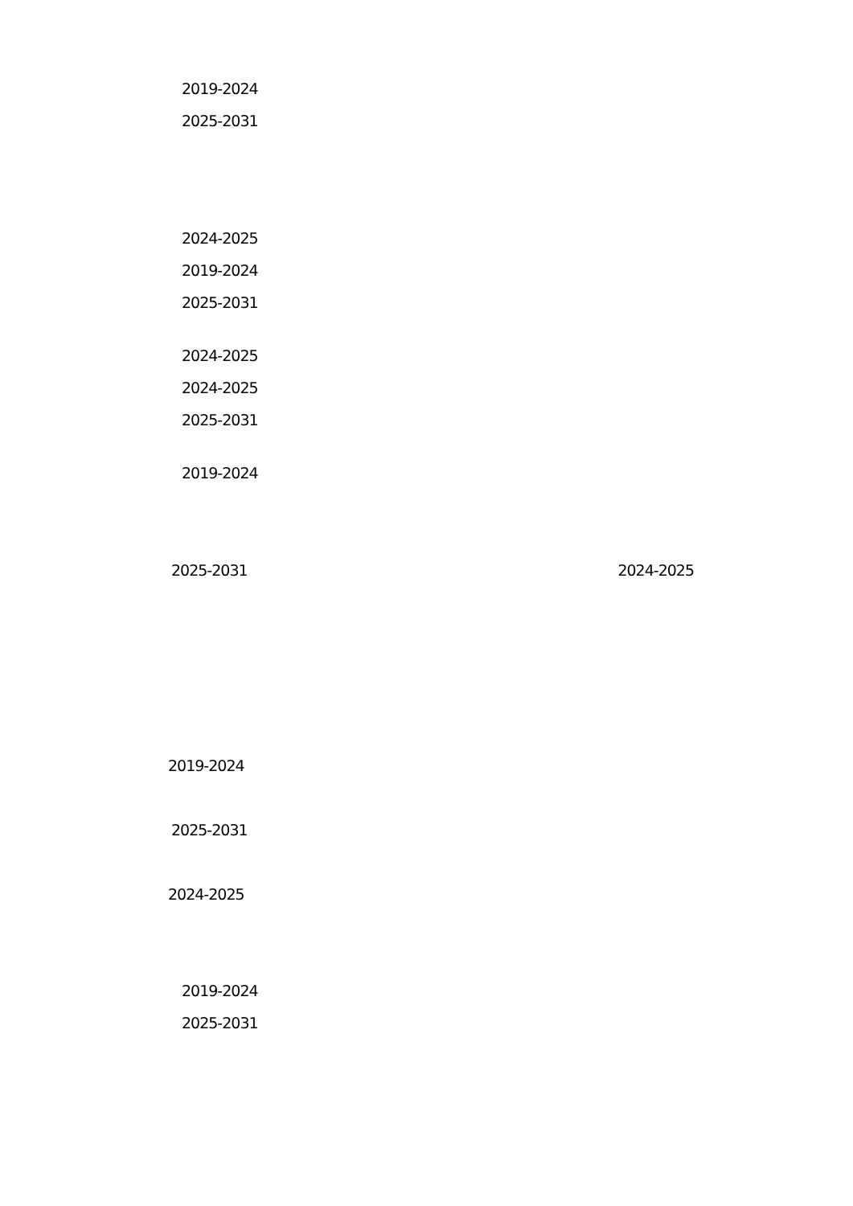2019-2024
2025-2031
2024-2025
2019-2024
2025-2031
2024-2025
2024-2025
2025-2031
2019-2024
2025-2031 2024-2025
2019-2024
2025-2031
2024-2025
2019-2024
2025-2031